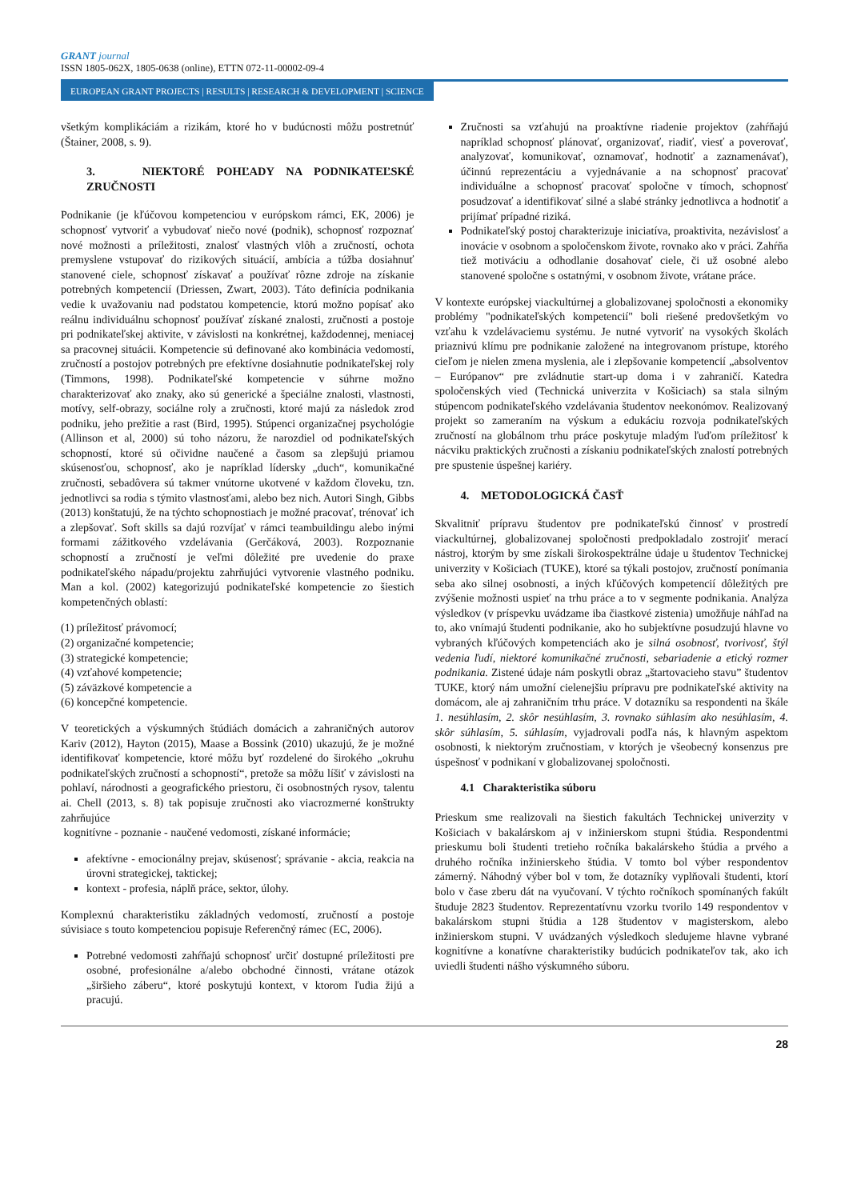GRANT journal
ISSN 1805-062X, 1805-0638 (online), ETTN 072-11-00002-09-4
EUROPEAN GRANT PROJECTS | RESULTS | RESEARCH & DEVELOPMENT | SCIENCE
všetkým komplikáciám a rizikám, ktoré ho v budúcnosti môžu postretnúť (Štainer, 2008, s. 9).
3. NIEKTORÉ POHĽADY NA PODNIKATEĽSKÉ ZRUČNOSTI
Podnikanie (je kľúčovou kompetenciou v európskom rámci, EK, 2006) je schopnosť vytvoriť a vybudovať niečo nové (podnik), schopnosť rozpoznať nové možnosti a príležitosti, znalosť vlastných vlôh a zručností, ochota premyslene vstupovať do rizikových situácií, ambícia a túžba dosiahnuť stanovené ciele, schopnosť získavať a používať rôzne zdroje na získanie potrebných kompetencií (Driessen, Zwart, 2003). Táto definícia podnikania vedie k uvažovaniu nad podstatou kompetencie, ktorú možno popísať ako reálnu individuálnu schopnosť používať získané znalosti, zručnosti a postoje pri podnikateľskej aktivite, v závislosti na konkrétnej, každodennej, meniacej sa pracovnej situácii. Kompetencie sú definované ako kombinácia vedomostí, zručností a postojov potrebných pre efektívne dosiahnutie podnikateľskej roly (Timmons, 1998). Podnikateľské kompetencie v súhrne možno charakterizovať ako znaky, ako sú generické a špeciálne znalosti, vlastnosti, motívy, self-obrazy, sociálne roly a zručnosti, ktoré majú za následok zrod podniku, jeho prežitie a rast (Bird, 1995). Stúpenci organizačnej psychológie (Allinson et al, 2000) sú toho názoru, že narozdiel od podnikateľských schopností, ktoré sú očividne naučené a časom sa zlepšujú priamou skúsenosťou, schopnosť, ako je napríklad lídersky „duch“, komunikačné zručnosti, sebadôvera sú takmer vnútorne ukotvené v každom človeku, tzn. jednotlivci sa rodia s týmito vlastnosťami, alebo bez nich. Autori Singh, Gibbs (2013) konštatujú, že na týchto schopnostiach je možné pracovať, trénovať ich a zlepšovať. Soft skills sa dajú rozvíjať v rámci teambuildingu alebo inými formami zážitkového vzdelávania (Gerčáková, 2003). Rozpoznanie schopností a zručností je veľmi dôležité pre uvedenie do praxe podnikateľského nápadu/projektu zahrňujúci vytvorenie vlastného podniku. Man a kol. (2002) kategorizujú podnikateľské kompetencie zo šiestich kompetenčných oblastí:
(1) príležitosť právomocí;
(2) organizačné kompetencie;
(3) strategické kompetencie;
(4) vzťahové kompetencie;
(5) záväzkové kompetencie a
(6) koncepčné kompetencie.
V teoretických a výskumných štúdiách domácich a zahraničných autorov Kariv (2012), Hayton (2015), Maase a Bossink (2010) ukazujú, že je možné identifikovať kompetencie, ktoré môžu byť rozdelené do širokého „okruhu podnikateľských zručností a schopností“, pretože sa môžu líšiť v závislosti na pohlaví, národnosti a geografického priestoru, či osobnostných rysov, talentu ai. Chell (2013, s. 8) tak popisuje zručnosti ako viacrozmerné konštrukty zahrňujúce
kognitívne - poznanie - naučené vedomosti, získané informácie;
afektívne - emocionálny prejav, skúsenosť; správanie - akcia, reakcia na úrovni strategickej, taktickej;
kontext - profesia, náplň práce, sektor, úlohy.
Komplexnú charakteristiku základných vedomostí, zručností a postoje súvisiace s touto kompetenciou popisuje Referenčný rámec (EC, 2006).
Potrebné vedomosti zahŕňajú schopnosť určiť dostupné príležitosti pre osobné, profesionálne a/alebo obchodné činnosti, vrátane otázok „širšieho záberu“, ktoré poskytujú kontext, v ktorom ľudia žijú a pracujú.
Zručnosti sa vzťahujú na proaktívne riadenie projektov (zahŕňajú napríklad schopnosť plánovať, organizovať, riadiť, viesť a poverovať, analyzovať, komunikovať, oznamovať, hodnotiť a zaznamenávať), účinnú reprezentáciu a vyjednávanie a na schopnosť pracovať individuálne a schopnosť pracovať spoločne v tímoch, schopnosť posudzovať a identifikovať silné a slabé stránky jednotlivca a hodnotiť a prijímať prípadné riziká.
Podnikateľský postoj charakterizuje iniciatíva, proaktivita, nezávislosť a inovácie v osobnom a spoločenskom živote, rovnako ako v práci. Zahŕňa tiež motiváciu a odhodlanie dosahovať ciele, či už osobné alebo stanovené spoločne s ostatnými, v osobnom živote, vrátane práce.
V kontexte európskej viackultúrnej a globalizovanej spoločnosti a ekonomiky problémy "podnikateľských kompetencií" boli riešené predovšetkým vo vzťahu k vzdelávaciemu systému. Je nutné vytvoriť na vysokých školách priaznivú klímu pre podnikanie založené na integrovanom prístupe, ktorého cieľom je nielen zmena myslenia, ale i zlepšovanie kompetencií „absolventov – Európanov“ pre zvládnutie start-up doma i v zahraničí. Katedra spoločenských vied (Technická univerzita v Košiciach) sa stala silným stúpencom podnikateľského vzdelávania študentov neekonómov. Realizovaný projekt so zameraním na výskum a edukáciu rozvoja podnikateľských zručností na globálnom trhu práce poskytuje mladým ľuďom príležitosť k nácviku praktických zručnosti a získaniu podnikateľských znalostí potrebných pre spustenie úspešnej kariéry.
4. METODOLOGICKÁ ČASŤ
Skvalitniť prípravu študentov pre podnikateľskú činnosť v prostredí viackultúrnej, globalizovanej spoločnosti predpokladalo zostrojiť merací nástroj, ktorým by sme získali širokospektrálne údaje u študentov Technickej univerzity v Košiciach (TUKE), ktoré sa týkali postojov, zručností ponímania seba ako silnej osobnosti, a iných kľúčových kompetencií dôležitých pre zvýšenie možnosti uspieť na trhu práce a to v segmente podnikania. Analýza výsledkov (v príspevku uvádzame iba čiastkové zistenia) umožňuje náhľad na to, ako vnímajú študenti podnikanie, ako ho subjektívne posudzujú hlavne vo vybraných kľúčových kompetenciách ako je silná osobnosť, tvorivosť, štýl vedenia ľudí, niektoré komunikačné zručnosti, sebariadenie a etický rozmer podnikania. Zistené údaje nám poskytli obraz „štartovacieho stavu” študentov TUKE, ktorý nám umožní cielenejšiu prípravu pre podnikateľské aktivity na domácom, ale aj zahraničním trhu práce. V dotazníku sa respondenti na škále 1. nesúhlasím, 2. skôr nesúhlasím, 3. rovnako súhlasím ako nesúhlasím, 4. skôr súhlasím, 5. súhlasím, vyjadrovali podľa nás, k hlavným aspektom osobnosti, k niektorým zručnostiam, v ktorých je všeobecný konsenzus pre úspešnosť v podnikaní v globalizovanej spoločnosti.
4.1 Charakteristika súboru
Prieskum sme realizovali na šiestich fakultách Technickej univerzity v Košiciach v bakalárskom aj v inžinierskom stupni štúdia. Respondentmi prieskumu boli študenti tretieho ročníka bakalárskeho štúdia a prvého a druhého ročníka inžinierskeho štúdia. V tomto bol výber respondentov zámerný. Náhodný výber bol v tom, že dotazníky vyplňovali študenti, ktorí bolo v čase zberu dát na vyučovaní. V týchto ročníkoch spomínaných fakúlt študuje 2823 študentov. Reprezentatívnu vzorku tvorilo 149 respondentov v bakalárskom stupni štúdia a 128 študentov v magisterskom, alebo inžinierskom stupni. V uvádzaných výsledkoch sledujeme hlavne vybrané kognitívne a konatívne charakteristiky budúcich podnikateľov tak, ako ich uviedli študenti nášho výskumného súboru.
28